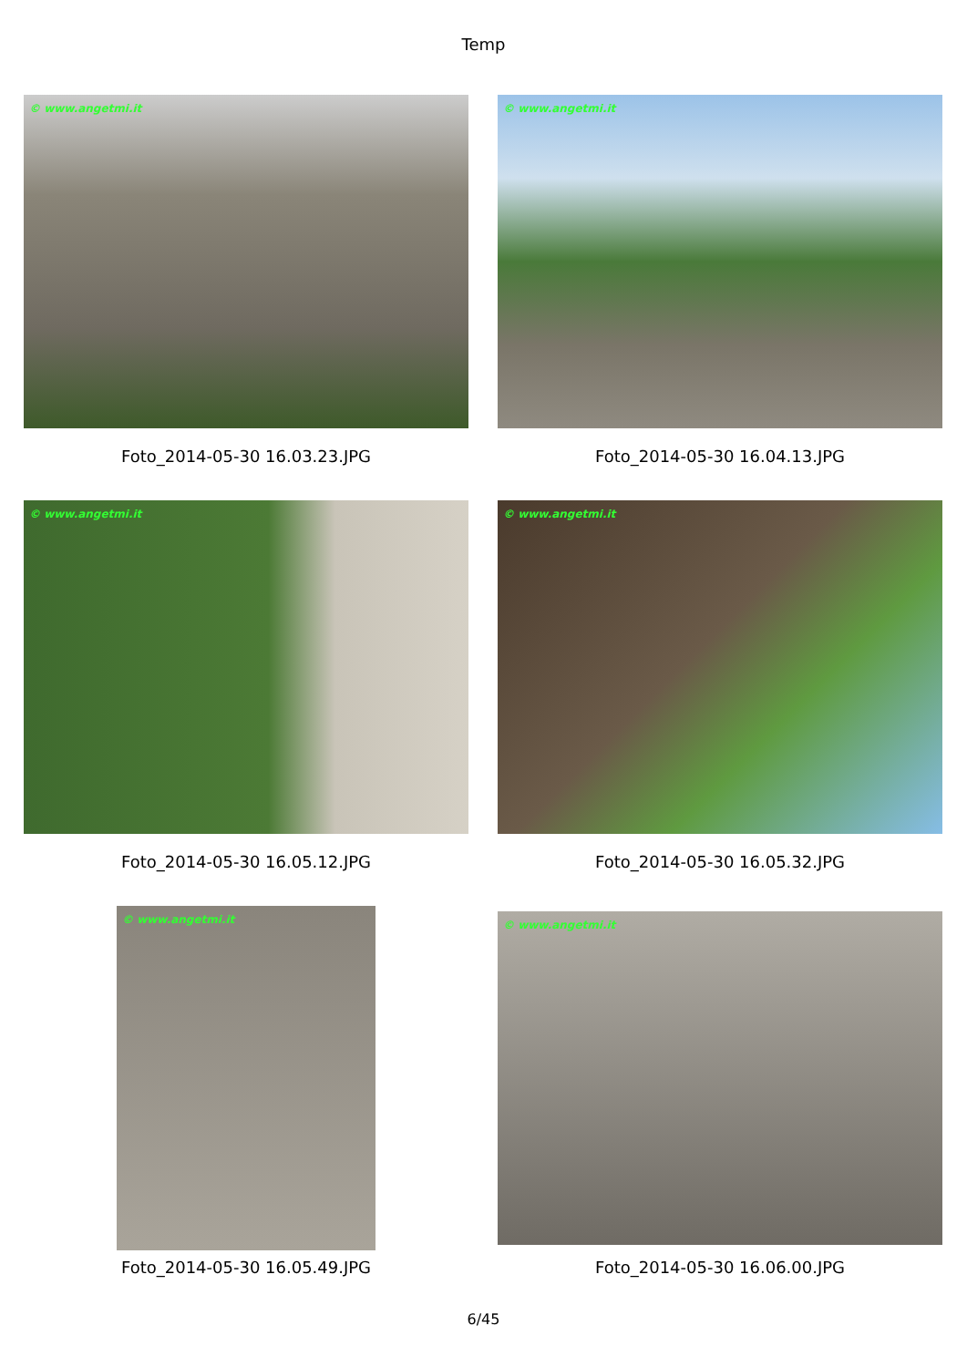Temp
© www.angetmi.it
Foto_2014-05-30 16.03.23.JPG
© www.angetmi.it
Foto_2014-05-30 16.04.13.JPG
© www.angetmi.it
Foto_2014-05-30 16.05.12.JPG
© www.angetmi.it
Foto_2014-05-30 16.05.32.JPG
© www.angetmi.it
Foto_2014-05-30 16.05.49.JPG
© www.angetmi.it
Foto_2014-05-30 16.06.00.JPG
6/45